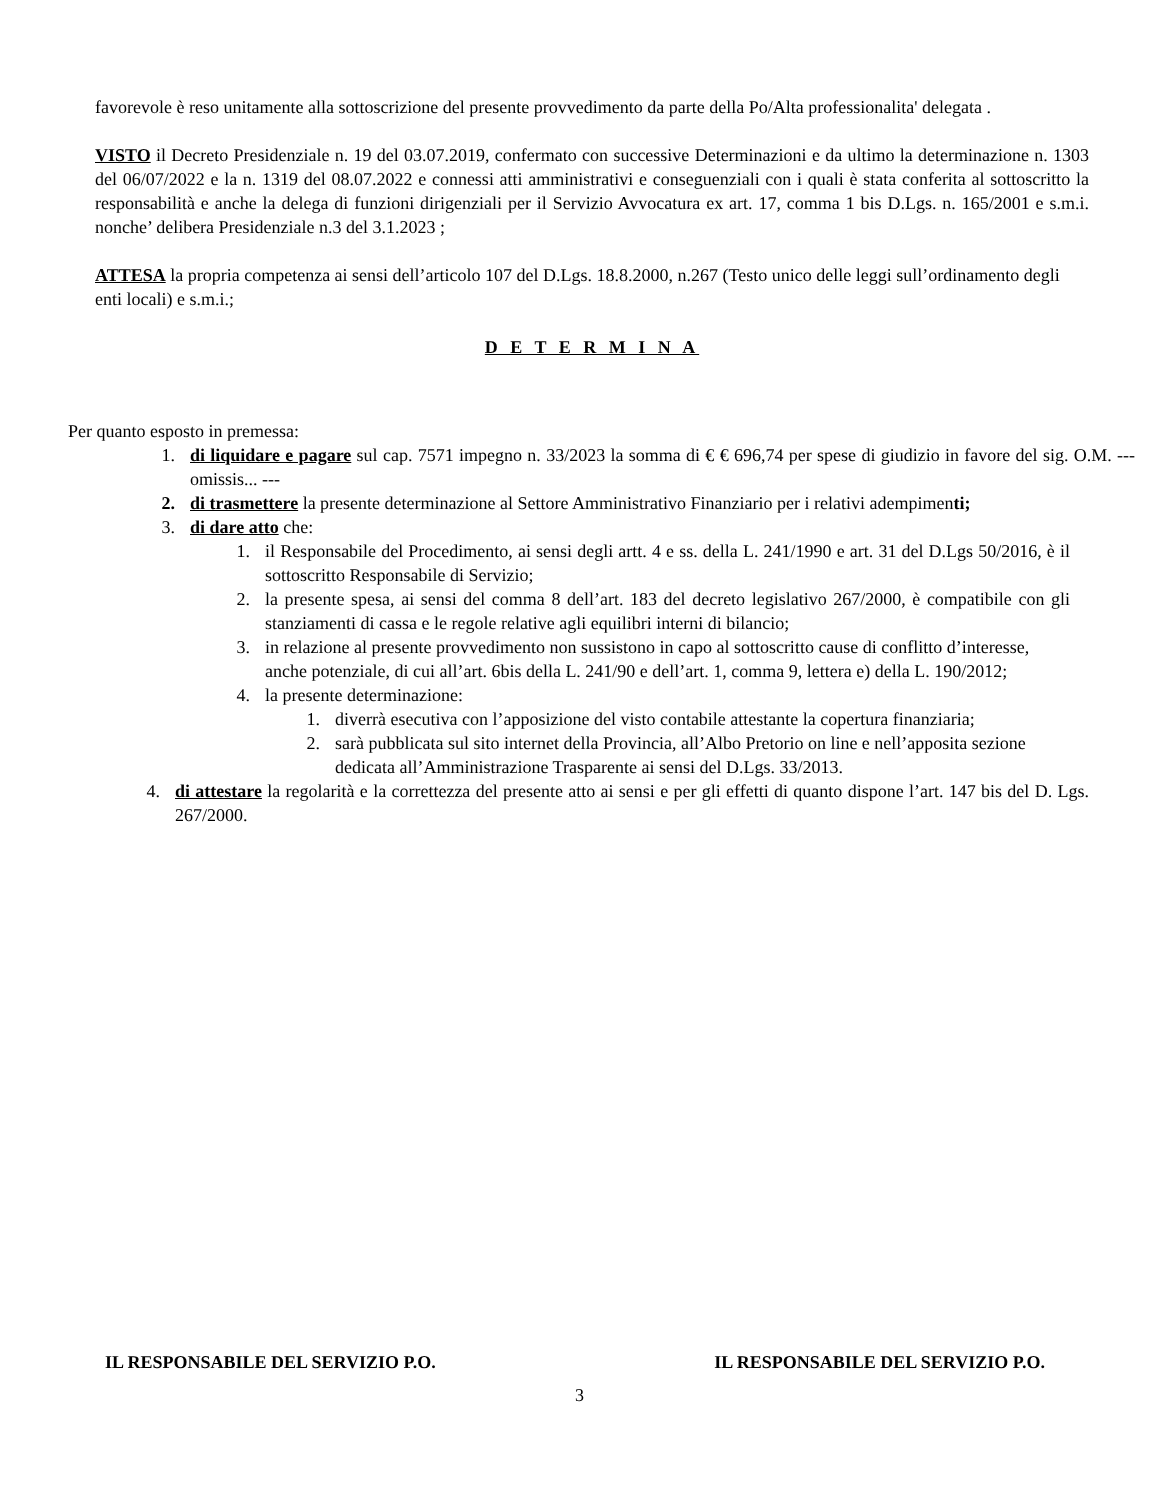favorevole è reso unitamente alla sottoscrizione del presente provvedimento da parte della Po/Alta professionalita' delegata .
VISTO il Decreto Presidenziale n. 19 del 03.07.2019, confermato con successive Determinazioni e da ultimo la determinazione n. 1303 del 06/07/2022 e la n. 1319 del 08.07.2022 e connessi atti amministrativi e conseguenziali con i quali è stata conferita al sottoscritto la responsabilità e anche la delega di funzioni dirigenziali per il Servizio Avvocatura ex art. 17, comma 1 bis D.Lgs. n. 165/2001 e s.m.i. nonche’ delibera Presidenziale n.3 del 3.1.2023 ;
ATTESA la propria competenza ai sensi dell’articolo 107 del D.Lgs. 18.8.2000, n.267 (Testo unico delle leggi sull’ordinamento degli enti locali) e s.m.i.;
D E T E R M I N A
Per quanto esposto in premessa:
1. di liquidare e pagare sul cap. 7571 impegno n. 33/2023 la somma di € € 696,74 per spese di giudizio in favore del sig. O.M. --- omissis... ---
2. di trasmettere la presente determinazione al Settore Amministrativo Finanziario per i relativi adempimenti;
3. di dare atto che:
1. il Responsabile del Procedimento, ai sensi degli artt. 4 e ss. della L. 241/1990 e art. 31 del D.Lgs 50/2016, è il sottoscritto Responsabile di Servizio;
2. la presente spesa, ai sensi del comma 8 dell’art. 183 del decreto legislativo 267/2000, è compatibile con gli stanziamenti di cassa e le regole relative agli equilibri interni di bilancio;
3. in relazione al presente provvedimento non sussistono in capo al sottoscritto cause di conflitto d’interesse, anche potenziale, di cui all’art. 6bis della L. 241/90 e dell’art. 1, comma 9, lettera e) della L. 190/2012;
4. la presente determinazione:
1. diverrà esecutiva con l’apposizione del visto contabile attestante la copertura finanziaria;
2. sarà pubblicata sul sito internet della Provincia, all’Albo Pretorio on line e nell’apposita sezione dedicata all’Amministrazione Trasparente ai sensi del D.Lgs. 33/2013.
4. di attestare la regolarità e la correttezza del presente atto ai sensi e per gli effetti di quanto dispone l’art. 147 bis del D. Lgs. 267/2000.
IL RESPONSABILE DEL SERVIZIO P.O. IL RESPONSABILE DEL SERVIZIO P.O.
3